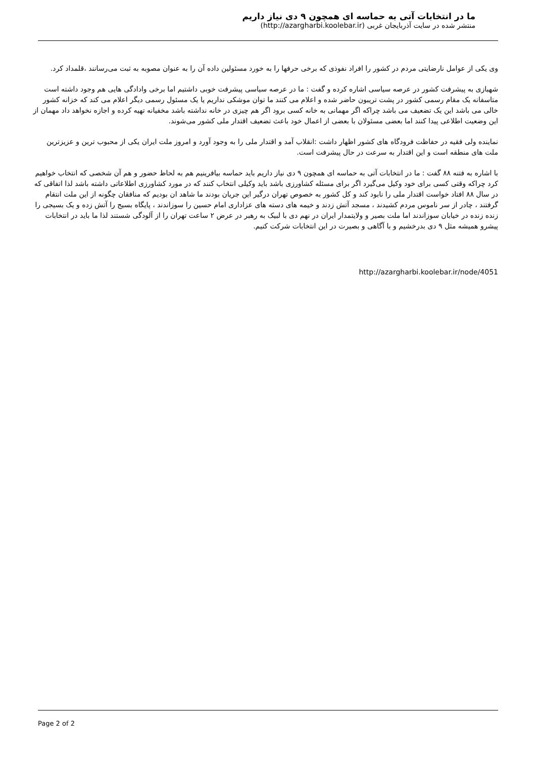ما در انتخابات آتی به حماسه ای همچون ۹ دی نیاز داریم
منتشر شده در سایت آذربایجان غربی (http://azargharbi.koolebar.ir)
وی یکی از عوامل نارضایتی مردم در کشور را افراد نفوذی که برخی حرفها را به خورد مسئولین داده آن را به عنوان مصوبه به ثبت می‌رسانند ،قلمداد کرد.
شهبازی به پیشرفت کشور در عرصه سیاسی اشاره کرده و گفت : ما در عرصه سیاسی پیشرفت خوبی داشتیم اما برخی وادادگی هایی هم وجود داشته است متاسفانه یک مقام رسمی کشور در پشت تریبون حاضر شده و اعلام می کنند ما توان موشکی نداریم یا یک مسئول رسمی دیگر اعلام می کند که خزانه کشور خالی می باشد این یک تضعیف می باشد چراکه اگر مهمانی به خانه کسی برود اگر هم چیزی در خانه نداشته باشد مخفیانه تهیه کرده و اجازه نخواهد داد مهمان از این وضعیت اطلاعی پیدا کنند اما بعضی مسئولان با بعضی از اعمال خود باعث تضعیف اقتدار ملی کشور می‌شوند.
نماینده ولی فقیه در حفاظت فرودگاه های کشور اظهار داشت :انقلاب آمد و اقتدار ملی را به وجود آورد و امروز ملت ایران یکی از محبوب ترین و عزیزترین ملت های منطقه است و این اقتدار به سرعت در حال پیشرفت است.
با اشاره به فتنه ۸۸ گفت : ما در انتخابات آتی به حماسه ای همچون ۹ دی نیاز داریم باید حماسه بیافرینیم هم به لحاظ حضور و هم آن شخصی که انتخاب خواهیم کرد چراکه وقتی کسی برای خود وکیل می‌گیرد اگر برای مسئله کشاورزی باشد باید وکیلی انتخاب کنند که در مورد کشاورزی اطلاعاتی داشته باشد لذا اتفاقی که در سال ۸۸ افتاد خواست اقتدار ملی را نابود کند و کل کشور به خصوص تهران درگیر این جریان بودند ما شاهد ان بودیم که منافقان چگونه از این ملت انتقام گرفتند ، چادر از سر ناموس مردم کشیدند ، مسجد آتش زدند و خیمه های دسته های عزاداری امام حسین را سوزاندند ، پایگاه بسیج را آتش زده و یک بسیجی را زنده زنده در خیابان سوزاندند اما ملت بصیر و ولایتمدار ایران در نهم دی با لبیک به رهبر در عرض ۲ ساعت تهران را از آلودگی شستند لذا ما باید در انتخابات پیشرو همیشه مثل ۹ دی بدرخشیم و با آگاهی و بصیرت در این انتخابات شرکت کنیم.
http://azargharbi.koolebar.ir/node/4051
Page 2 of 2